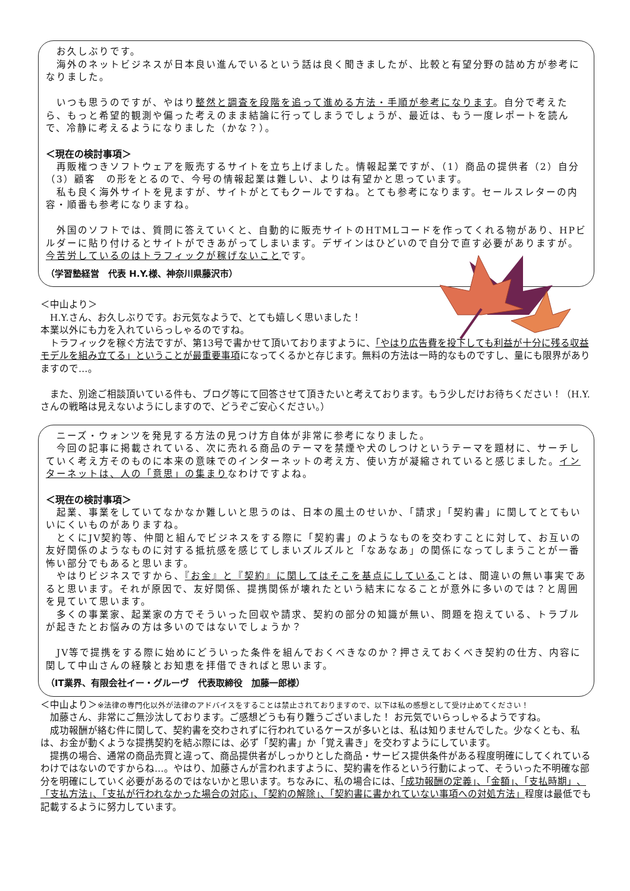お久しぶりです。
　海外のネットビジネスが日本良い進んでいるという話は良く聞きましたが、比較と有望分野の詰め方が参考になりました。
　いつも思うのですが、やはり整然と調査を段階を追って進める方法・手順が参考になります。自分で考えたら、もっと希望的観測や偏った考えのまま結論に行ってしまうでしょうが、最近は、もう一度レポートを読んで、冷静に考えるようになりました（かな？）。
＜現在の検討事項＞
　再販権つきソフトウェアを販売するサイトを立ち上げました。情報起業ですが、（1）商品の提供者（2）自分（3）顧客　の形をとるので、今号の情報起業は難しい、よりは有望かと思っています。
　私も良く海外サイトを見ますが、サイトがとてもクールですね。とても参考になります。セールスレターの内容・順番も参考になりますね。
　外国のソフトでは、質問に答えていくと、自動的に販売サイトのHTMLコードを作ってくれる物があり、HPビルダーに貼り付けるとサイトができあがってしまいます。デザインはひどいので自分で直す必要がありますが。今苦労しているのはトラフィックが稼げないことです。
（学習塾経営　代表 H.Y.様、神奈川県藤沢市）
＜中山より＞
　H.Y.さん、お久しぶりです。お元気なようで、とても嬉しく思いました！
本業以外にも力を入れていらっしゃるのですね。
　トラフィックを稼ぐ方法ですが、第13号で書かせて頂いておりますように、「やはり広告費を投下しても利益が十分に残る収益モデルを組み立てる」ということが最重要事項になってくるかと存じます。無料の方法は一時的なものですし、量にも限界がありますので…。
　また、別途ご相談頂いている件も、ブログ等にて回答させて頂きたいと考えております。もう少しだけお待ちください！（H.Y.さんの戦略は見えないようにしますので、どうぞご安心ください。）
　ニーズ・ウォンツを発見する方法の見つけ方自体が非常に参考になりました。
　今回の記事に掲載されている、次に売れる商品のテーマを禁煙や犬のしつけというテーマを題材に、サーチしていく考え方そのものに本来の意味でのインターネットの考え方、使い方が凝縮されていると感じました。インターネットは、人の「意思」の集まりなわけですよね。
＜現在の検討事項＞
　起業、事業をしていてなかなか難しいと思うのは、日本の風土のせいか、「請求」「契約書」に関してとてもいいにくいものがありますね。
　とくにJV契約等、仲間と組んでビジネスをする際に「契約書」のようなものを交わすことに対して、お互いの友好関係のようなものに対する抵抗感を感じてしまいズルズルと「なあなあ」の関係になってしまうことが一番怖い部分でもあると思います。
　やはりビジネスですから、『お金』と『契約』に関してはそこを基点にしていることは、間違いの無い事実であると思います。それが原因で、友好関係、提携関係が壊れたという結末になることが意外に多いのでは？と周囲を見ていて思います。
　多くの事業家、起業家の方でそういった回収や請求、契約の部分の知識が無い、問題を抱えている、トラブルが起きたとお悩みの方は多いのではないでしょうか？
　JV等で提携をする際に始めにどういった条件を組んでおくべきなのか？押さえておくべき契約の仕方、内容に関して中山さんの経験とお知恵を拝借できればと思います。
（IT業界、有限会社イー・グルーヴ　代表取締役　加藤一郎様）
＜中山より＞※法律の専門化以外が法律のアドバイスをすることは禁止されておりますので、以下は私の感想として受け止めてください！
　加藤さん、非常にご無沙汰しております。ご感想どうも有り難うございました！ お元気でいらっしゃるようですね。
　成功報酬が絡む件に関して、契約書を交わされずに行われているケースが多いとは、私は知りませんでした。少なくとも、私は、お金が動くような提携契約を結ぶ際には、必ず「契約書」か「覚え書き」を交わすようにしています。
　提携の場合、通常の商品売買と違って、商品提供者がしっかりとした商品・サービス提供条件がある程度明確にしてくれているわけではないのですからね…。やはり、加藤さんが言われますように、契約書を作るという行動によって、そういった不明確な部分を明確にしていく必要があるのではないかと思います。ちなみに、私の場合には、「成功報酬の定義」、「金額」、「支払時期」、「支払方法」、「支払が行われなかった場合の対応」、「契約の解除」、「契約書に書かれていない事項への対処方法」程度は最低でも記載するように努力しています。